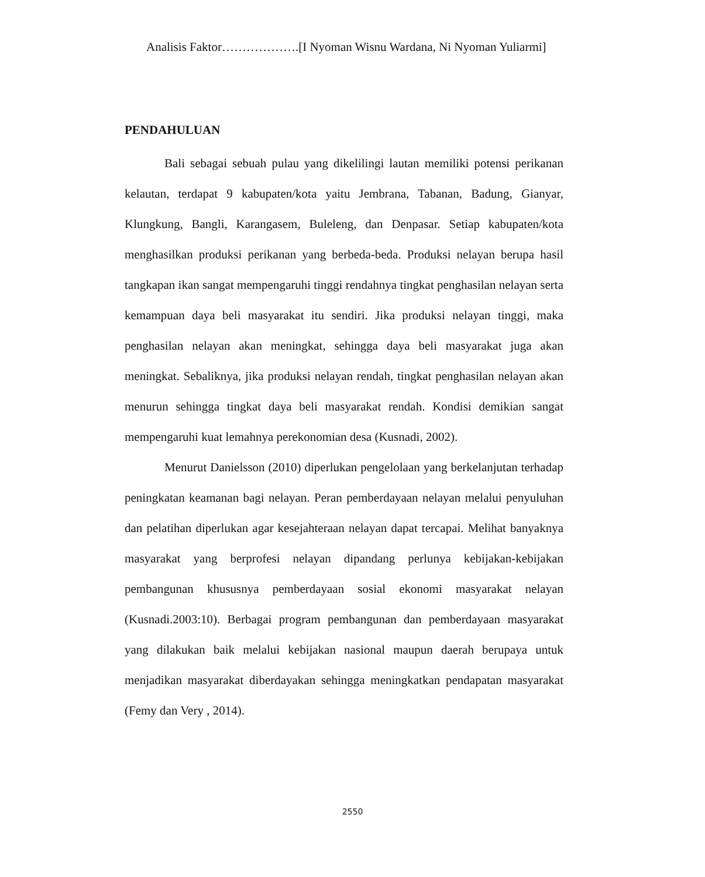Analisis Faktor……………….[I Nyoman Wisnu Wardana, Ni Nyoman Yuliarmi]
PENDAHULUAN
Bali sebagai sebuah pulau yang dikelilingi lautan memiliki potensi perikanan kelautan, terdapat 9 kabupaten/kota yaitu Jembrana, Tabanan, Badung, Gianyar, Klungkung, Bangli, Karangasem, Buleleng, dan Denpasar. Setiap kabupaten/kota menghasilkan produksi perikanan yang berbeda-beda. Produksi nelayan berupa hasil tangkapan ikan sangat mempengaruhi tinggi rendahnya tingkat penghasilan nelayan serta kemampuan daya beli masyarakat itu sendiri. Jika produksi nelayan tinggi, maka penghasilan nelayan akan meningkat, sehingga daya beli masyarakat juga akan meningkat. Sebaliknya, jika produksi nelayan rendah, tingkat penghasilan nelayan akan menurun sehingga tingkat daya beli masyarakat rendah. Kondisi demikian sangat mempengaruhi kuat lemahnya perekonomian desa (Kusnadi, 2002).
Menurut Danielsson (2010) diperlukan pengelolaan yang berkelanjutan terhadap peningkatan keamanan bagi nelayan. Peran pemberdayaan nelayan melalui penyuluhan dan pelatihan diperlukan agar kesejahteraan nelayan dapat tercapai. Melihat banyaknya masyarakat yang berprofesi nelayan dipandang perlunya kebijakan-kebijakan pembangunan khususnya pemberdayaan sosial ekonomi masyarakat nelayan (Kusnadi.2003:10). Berbagai program pembangunan dan pemberdayaan masyarakat yang dilakukan baik melalui kebijakan nasional maupun daerah berupaya untuk menjadikan masyarakat diberdayakan sehingga meningkatkan pendapatan masyarakat (Femy dan Very , 2014).
2550